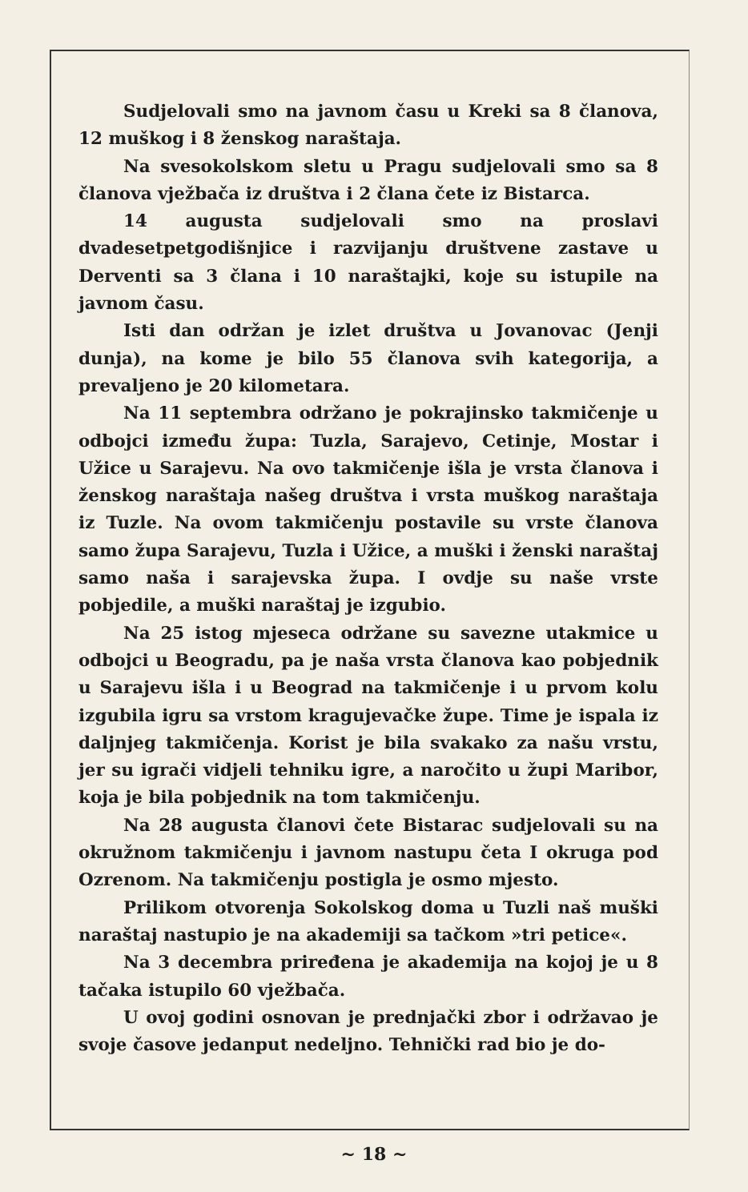Sudjelovali smo na javnom času u Kreki sa 8 članova, 12 muškog i 8 ženskog naraštaja.
Na svesokolskom sletu u Pragu sudjelovali smo sa 8 članova vježbača iz društva i 2 člana čete iz Bistarca.
14 augusta sudjelovali smo na proslavi dvadesetpetgodišnjice i razvijanju društvene zastave u Derventi sa 3 člana i 10 naraštajki, koje su istupile na javnom času.
Isti dan održan je izlet društva u Jovanovac (Jenji dunja), na kome je bilo 55 članova svih kategorija, a prevaljeno je 20 kilometara.
Na 11 septembra održano je pokrajinsko takmičenje u odbojci između župa: Tuzla, Sarajevo, Cetinje, Mostar i Užice u Sarajevu. Na ovo takmičenje išla je vrsta članova i ženskog naraštaja našeg društva i vrsta muškog naraštaja iz Tuzle. Na ovom takmičenju postavile su vrste članova samo župa Sarajevu, Tuzla i Užice, a muški i ženski naraštaj samo naša i sarajevska župa. I ovdje su naše vrste pobjedile, a muški naraštaj je izgubio.
Na 25 istog mjeseca održane su savezne utakmice u odbojci u Beogradu, pa je naša vrsta članova kao pobjednik u Sarajevu išla i u Beograd na takmičenje i u prvom kolu izgubila igru sa vrstom kragujevačke župe. Time je ispala iz daljnjeg takmičenja. Korist je bila svakako za našu vrstu, jer su igrači vidjeli tehniku igre, a naročito u župi Maribor, koja je bila pobjednik na tom takmičenju.
Na 28 augusta članovi čete Bistarac sudjelovali su na okružnom takmičenju i javnom nastupu četa I okruga pod Ozrenom. Na takmičenju postigla je osmo mjesto.
Prilikom otvorenja Sokolskog doma u Tuzli naš muški naraštaj nastupio je na akademiji sa tačkom »tri petice«.
Na 3 decembra priređena je akademija na kojoj je u 8 tačaka istupilo 60 vježbača.
U ovoj godini osnovan je prednjački zbor i održavao je svoje časove jedanput nedeljno. Tehnički rad bio je do-
~ 18 ~